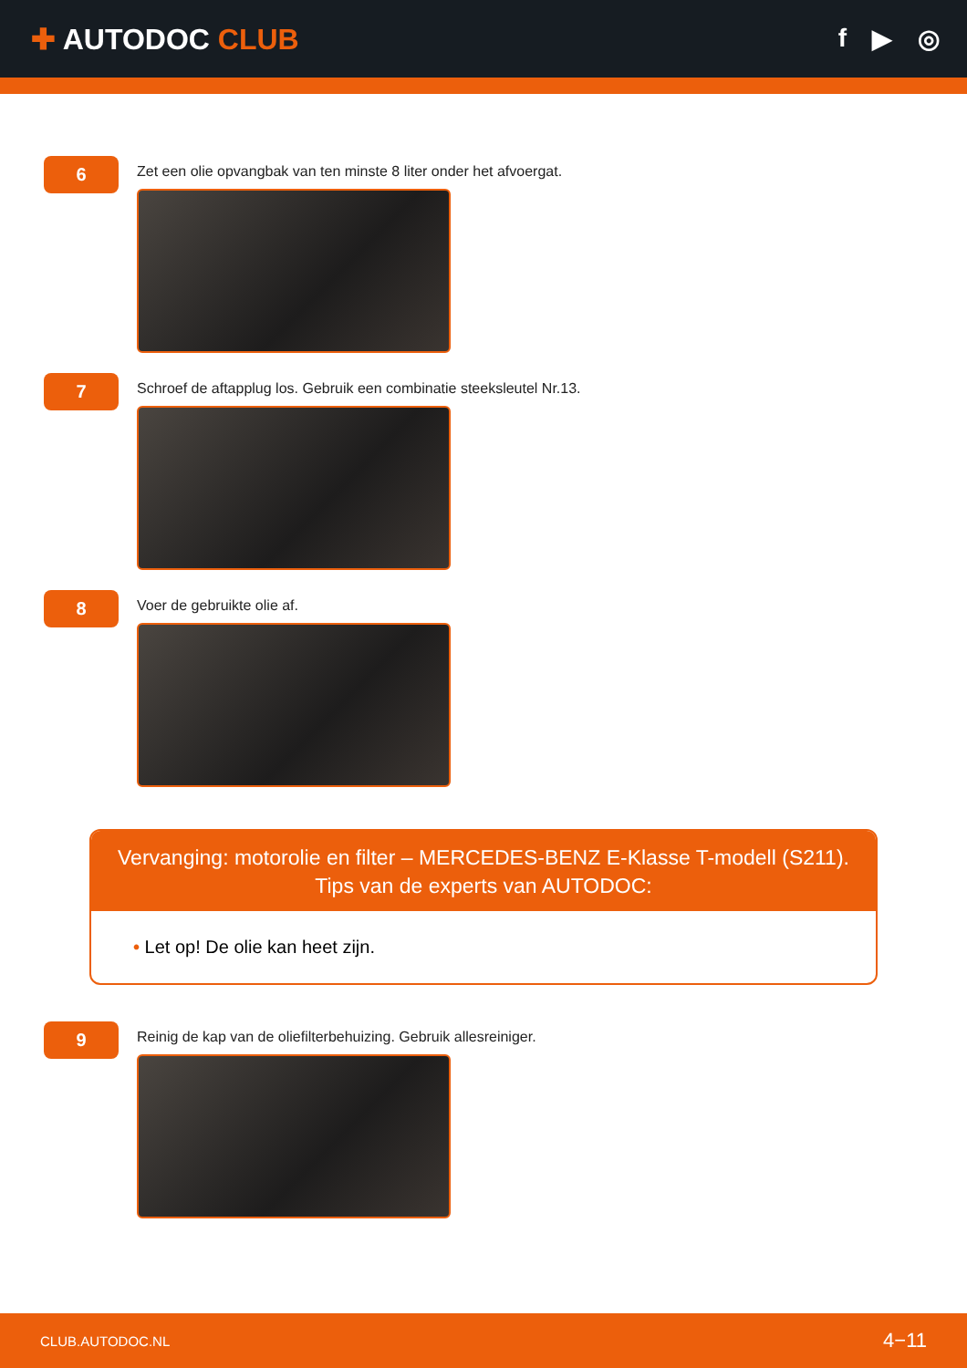✚ AUTODOC CLUB f ▶ ◎
6
Zet een olie opvangbak van ten minste 8 liter onder het afvoergat.
7
Schroef de aftapplug los. Gebruik een combinatie steeksleutel Nr.13.
8
Voer de gebruikte olie af.
Vervanging: motorolie en filter – MERCEDES-BENZ E-Klasse T-modell (S211).
Tips van de experts van AUTODOC:
• Let op! De olie kan heet zijn.
9
Reinig de kap van de oliefilterbehuizing. Gebruik allesreiniger.
CLUB.AUTODOC.NL 4−11